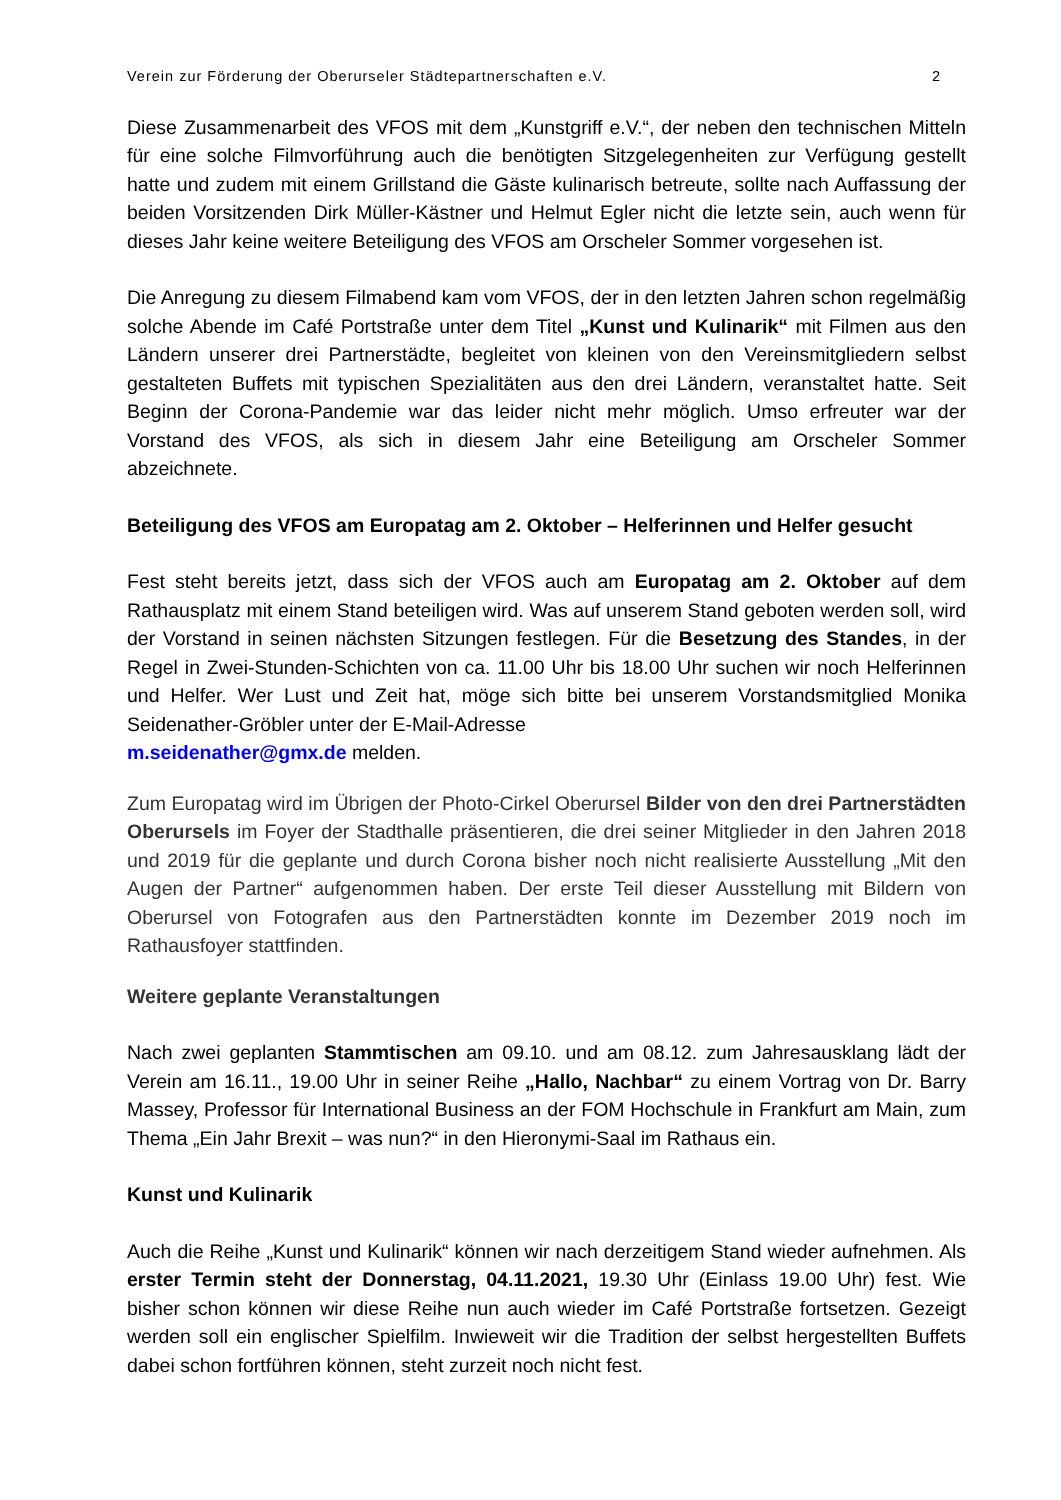Verein zur Förderung der Oberurseler Städtepartnerschaften e.V. 2
Diese Zusammenarbeit des VFOS mit dem „Kunstgriff e.V.“, der neben den technischen Mitteln für eine solche Filmvorführung auch die benötigten Sitzgelegenheiten zur Verfügung gestellt hatte und zudem mit einem Grillstand die Gäste kulinarisch betreute, sollte nach Auffassung der beiden Vorsitzenden Dirk Müller-Kästner und Helmut Egler nicht die letzte sein, auch wenn für dieses Jahr keine weitere Beteiligung des VFOS am Orscheler Sommer vorgesehen ist.
Die Anregung zu diesem Filmabend kam vom VFOS, der in den letzten Jahren schon regelmäßig solche Abende im Café Portstraße unter dem Titel „Kunst und Kulinarik“ mit Filmen aus den Ländern unserer drei Partnerstädte, begleitet von kleinen von den Vereinsmitgliedern selbst gestalteten Buffets mit typischen Spezialitäten aus den drei Ländern, veranstaltet hatte. Seit Beginn der Corona-Pandemie war das leider nicht mehr möglich. Umso erfreuter war der Vorstand des VFOS, als sich in diesem Jahr eine Beteiligung am Orscheler Sommer abzeichnete.
Beteiligung des VFOS am Europatag am 2. Oktober – Helferinnen und Helfer gesucht
Fest steht bereits jetzt, dass sich der VFOS auch am Europatag am 2. Oktober auf dem Rathausplatz mit einem Stand beteiligen wird. Was auf unserem Stand geboten werden soll, wird der Vorstand in seinen nächsten Sitzungen festlegen. Für die Besetzung des Standes, in der Regel in Zwei-Stunden-Schichten von ca. 11.00 Uhr bis 18.00 Uhr suchen wir noch Helferinnen und Helfer. Wer Lust und Zeit hat, möge sich bitte bei unserem Vorstandsmitglied Monika Seidenather-Gröbler unter der E-Mail-Adresse
m.seidenather@gmx.de melden.
Zum Europatag wird im Übrigen der Photo-Cirkel Oberursel Bilder von den drei Partnerstädten Oberursels im Foyer der Stadthalle präsentieren, die drei seiner Mitglieder in den Jahren 2018 und 2019 für die geplante und durch Corona bisher noch nicht realisierte Ausstellung „Mit den Augen der Partner“ aufgenommen haben. Der erste Teil dieser Ausstellung mit Bildern von Oberursel von Fotografen aus den Partnerstädten konnte im Dezember 2019 noch im Rathausfoyer stattfinden.
Weitere geplante Veranstaltungen
Nach zwei geplanten Stammtischen am 09.10. und am 08.12. zum Jahresausklang lädt der Verein am 16.11., 19.00 Uhr in seiner Reihe „Hallo, Nachbar“ zu einem Vortrag von Dr. Barry Massey, Professor für International Business an der FOM Hochschule in Frankfurt am Main, zum Thema „Ein Jahr Brexit – was nun?“ in den Hieronymi-Saal im Rathaus ein.
Kunst und Kulinarik
Auch die Reihe „Kunst und Kulinarik“ können wir nach derzeitigem Stand wieder aufnehmen. Als erster Termin steht der Donnerstag, 04.11.2021, 19.30 Uhr (Einlass 19.00 Uhr) fest. Wie bisher schon können wir diese Reihe nun auch wieder im Café Portstraße fortsetzen. Gezeigt werden soll ein englischer Spielfilm. Inwieweit wir die Tradition der selbst hergestellten Buffets dabei schon fortführen können, steht zurzeit noch nicht fest.